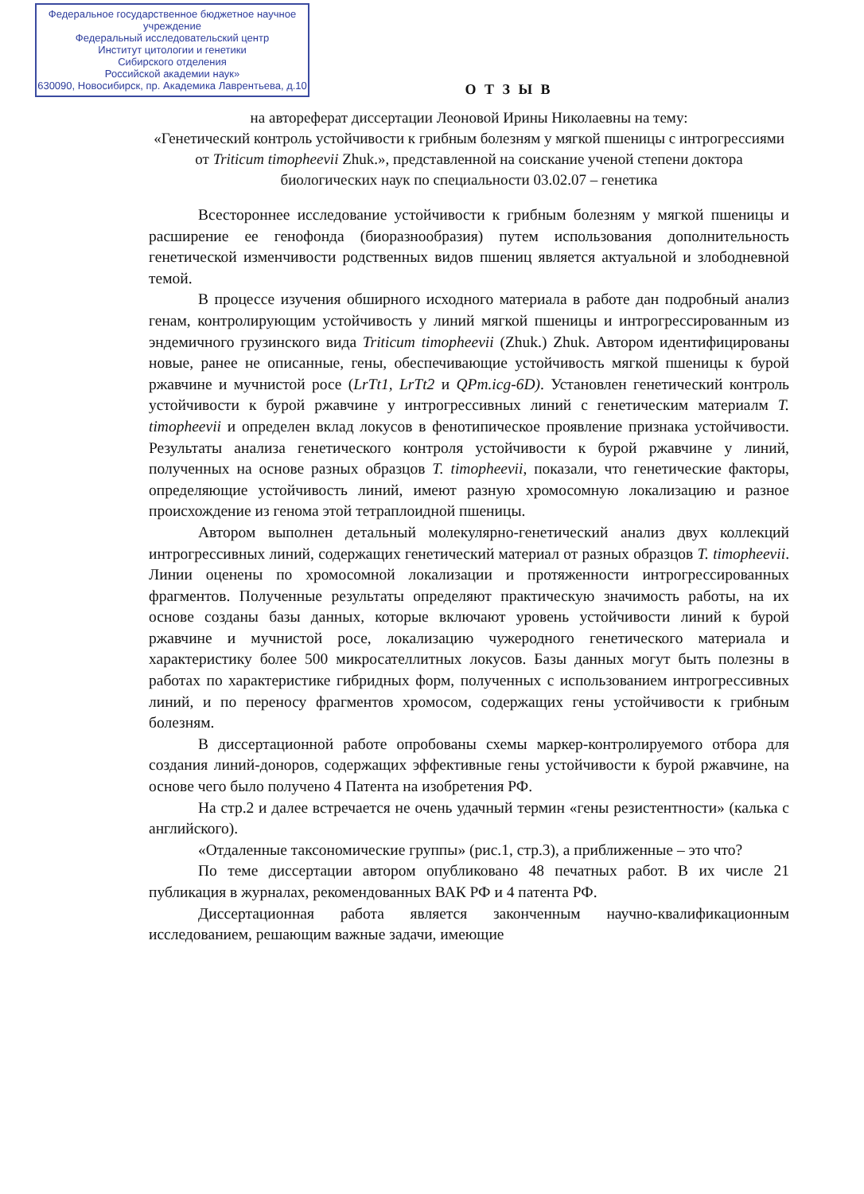Федеральное государственное бюджетное научное учреждение
Федеральный исследовательский центр
Институт цитологии и генетики
Сибирского отделения
Российской академии наук»
630090, Новосибирск, пр. Академика Лаврентьева, д.10
О Т З Ы В
на автореферат диссертации Леоновой Ирины Николаевны на тему:
«Генетический контроль устойчивости к грибным болезням у мягкой пшеницы с интрогрессиями от Triticum timopheevii Zhuk.», представленной на соискание ученой степени доктора биологических наук по специальности 03.02.07 – генетика
Всестороннее исследование устойчивости к грибным болезням у мягкой пшеницы и расширение ее генофонда (биоразнообразия) путем использования дополнительность генетической изменчивости родственных видов пшениц является актуальной и злободневной темой.
В процессе изучения обширного исходного материала в работе дан подробный анализ генам, контролирующим устойчивость у линий мягкой пшеницы и интрогрессированным из эндемичного грузинского вида Triticum timopheevii (Zhuk.) Zhuk. Автором идентифицированы новые, ранее не описанные, гены, обеспечивающие устойчивость мягкой пшеницы к бурой ржавчине и мучнистой росе (LrTt1, LrTt2 и QPm.icg-6D). Установлен генетический контроль устойчивости к бурой ржавчине у интрогрессивных линий с генетическим материалм T. timopheevii и определен вклад локусов в фенотипическое проявление признака устойчивости. Результаты анализа генетического контроля устойчивости к бурой ржавчине у линий, полученных на основе разных образцов T. timopheevii, показали, что генетические факторы, определяющие устойчивость линий, имеют разную хромосомную локализацию и разное происхождение из генома этой тетраплоидной пшеницы.
Автором выполнен детальный молекулярно-генетический анализ двух коллекций интрогрессивных линий, содержащих генетический материал от разных образцов T. timopheevii. Линии оценены по хромосомной локализации и протяженности интрогрессированных фрагментов. Полученные результаты определяют практическую значимость работы, на их основе созданы базы данных, которые включают уровень устойчивости линий к бурой ржавчине и мучнистой росе, локализацию чужеродного генетического материала и характеристику более 500 микросателлитных локусов. Базы данных могут быть полезны в работах по характеристике гибридных форм, полученных с использованием интрогрессивных линий, и по переносу фрагментов хромосом, содержащих гены устойчивости к грибным болезням.
В диссертационной работе опробованы схемы маркер-контролируемого отбора для создания линий-доноров, содержащих эффективные гены устойчивости к бурой ржавчине, на основе чего было получено 4 Патента на изобретения РФ.
На стр.2 и далее встречается не очень удачный термин «гены резистентности» (калька с английского).
«Отдаленные таксономические группы» (рис.1, стр.3), а приближенные – это что?
По теме диссертации автором опубликовано 48 печатных работ. В их числе 21 публикация в журналах, рекомендованных ВАК РФ и 4 патента РФ.
Диссертационная работа является законченным научно-квалификационным исследованием, решающим важные задачи, имеющие